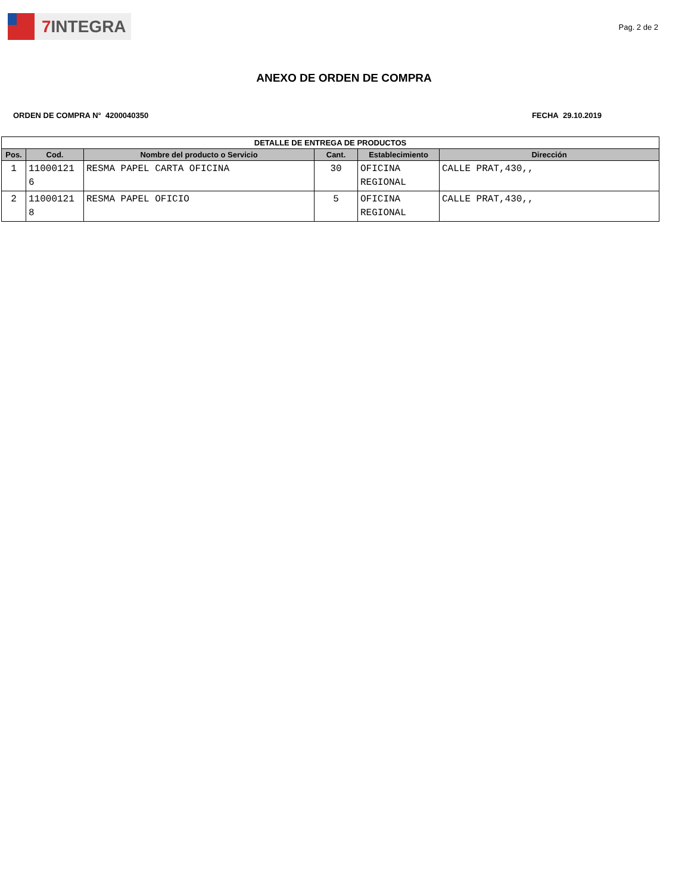7 INTEGRA
Pag. 2 de 2
ANEXO DE ORDEN DE COMPRA
ORDEN DE COMPRA N° 4200040350 FECHA 29.10.2019
| DETALLE DE ENTREGA DE PRODUCTOS | | | | | |
| --- | --- | --- | --- | --- | --- |
| Pos. | Cod. | Nombre del producto o Servicio | Cant. | Establecimiento | Dirección |
| 1 | 11000121 6 | RESMA PAPEL CARTA OFICINA | 30 | OFICINA REGIONAL | CALLE PRAT,430,, |
| 2 | 11000121 8 | RESMA PAPEL OFICIO | 5 | OFICINA REGIONAL | CALLE PRAT,430,, |